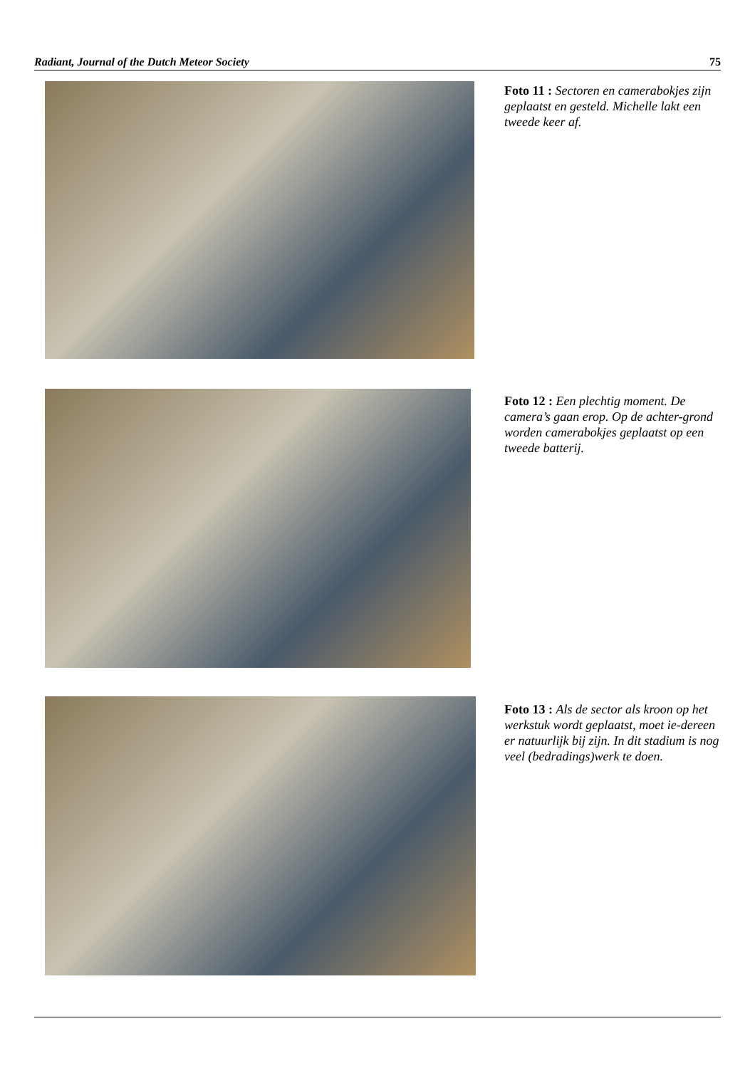Radiant, Journal of the Dutch Meteor Society 75
Foto 11 : Sectoren en camerabokjes zijn geplaatst en gesteld. Michelle lakt een tweede keer af.
Foto 12 : Een plechtig moment. De camera’s gaan erop. Op de achter-grond worden camerabokjes geplaatst op een tweede batterij.
Foto 13 : Als de sector als kroon op het werkstuk wordt geplaatst, moet ie-dereen er natuurlijk bij zijn. In dit stadium is nog veel (bedradings)werk te doen.